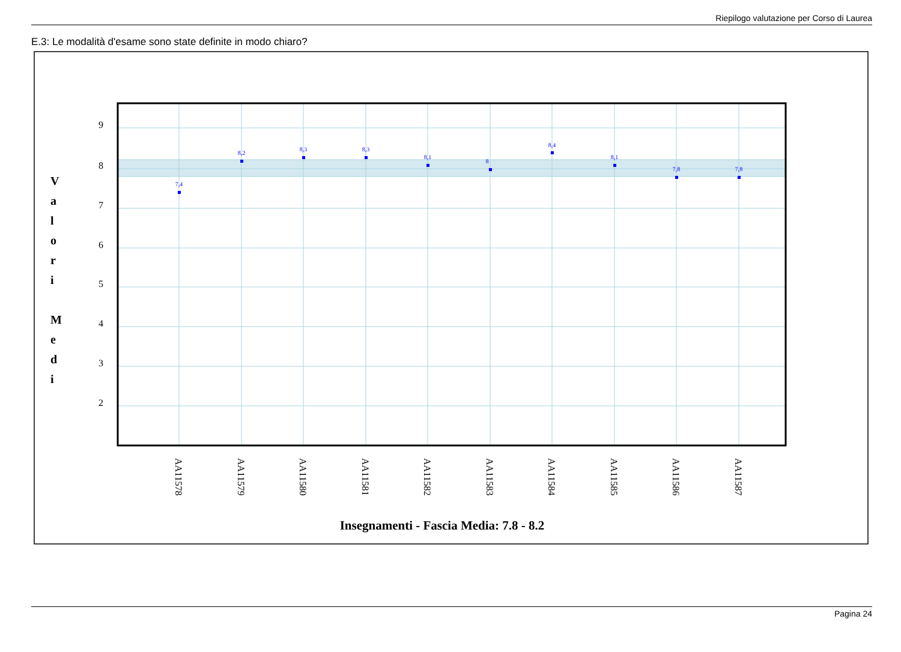Riepilogo valutazione per Corso di Laurea
E.3: Le modalità d'esame sono state definite in modo chiaro?
9
8
7
6
5
4
3
2
V
a
l
o
r
i
M
e
d
i
7,4
8,2
8,3
8,3
8,1
8
8,4
8,1
7,8
7,8
AA11578
AA11579
AA11580
AA11581
AA11582
AA11583
AA11584
AA11585
AA11586
AA11587
Insegnamenti - Fascia Media: 7.8 - 8.2
Pagina 24